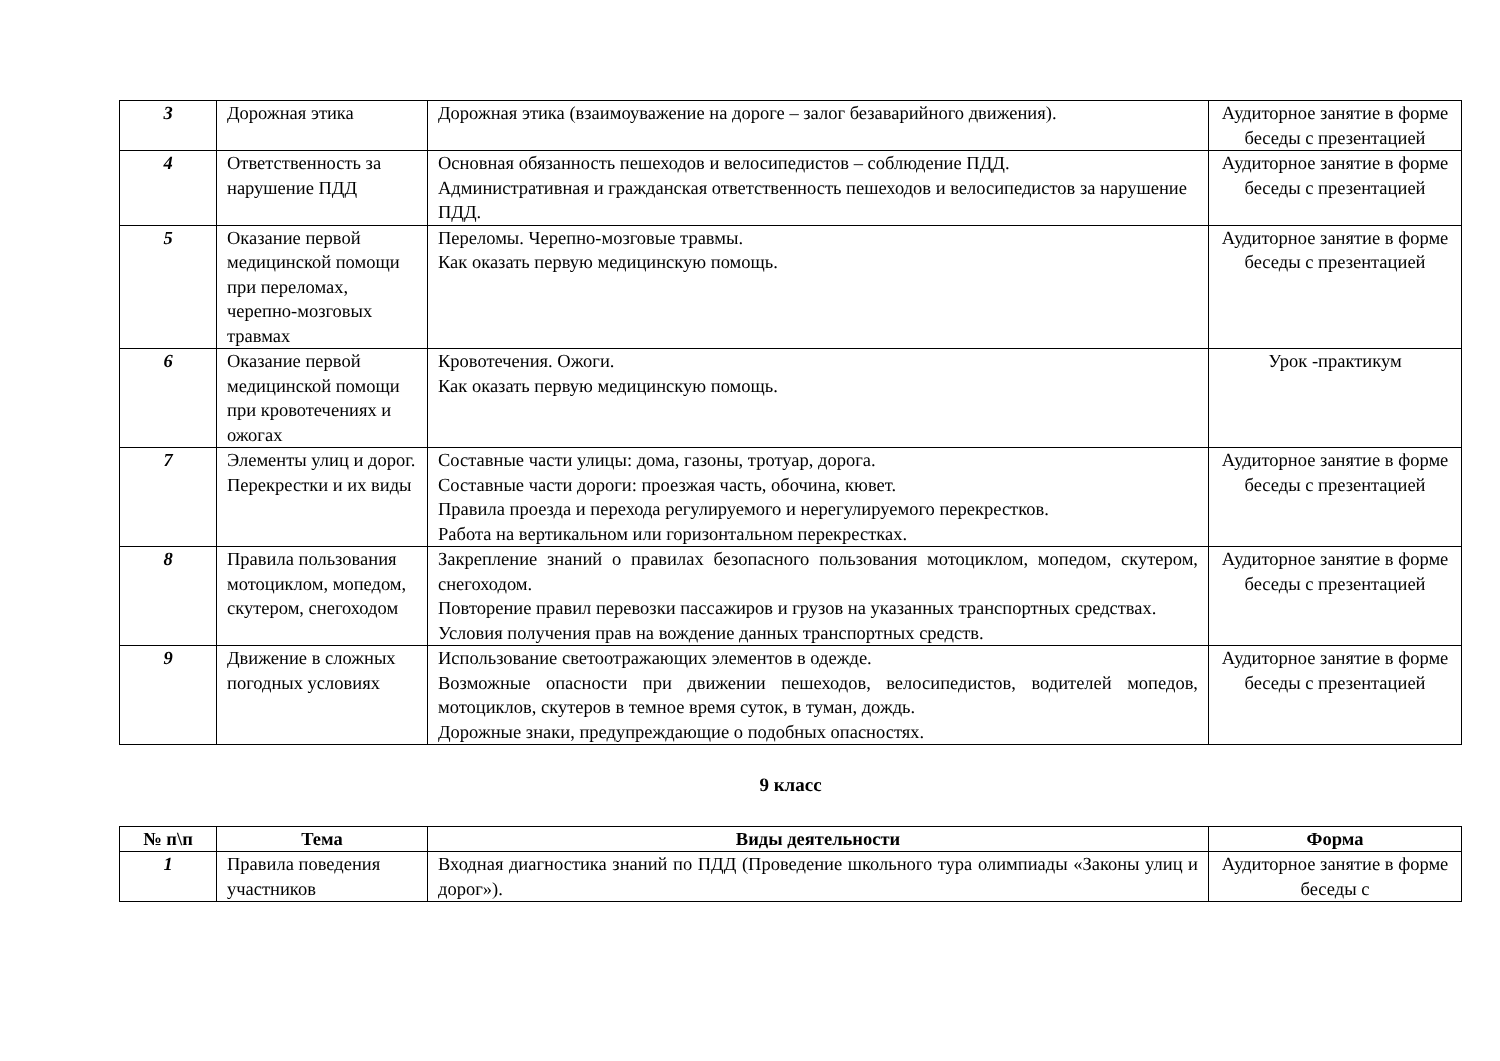| 3 | Дорожная этика | Дорожная этика (взаимоуважение на дороге – залог безаварийного движения). | Аудиторное занятие в форме беседы с презентацией |
| 4 | Ответственность за нарушение ПДД | Основная обязанность пешеходов и велосипедистов – соблюдение ПДД. Административная и гражданская ответственность пешеходов и велосипедистов за нарушение ПДД. | Аудиторное занятие в форме беседы с презентацией |
| 5 | Оказание первой медицинской помощи при переломах, черепно-мозговых травмах | Переломы. Черепно-мозговые травмы. Как оказать первую медицинскую помощь. | Аудиторное занятие в форме беседы с презентацией |
| 6 | Оказание первой медицинской помощи при кровотечениях и ожогах | Кровотечения. Ожоги. Как оказать первую медицинскую помощь. | Урок -практикум |
| 7 | Элементы улиц и дорог. Перекрестки и их виды | Составные части улицы: дома, газоны, тротуар, дорога. Составные части дороги: проезжая часть, обочина, кювет. Правила проезда и перехода регулируемого и нерегулируемого перекрестков. Работа на вертикальном или горизонтальном перекрестках. | Аудиторное занятие в форме беседы с презентацией |
| 8 | Правила пользования мотоциклом, мопедом, скутером, снегоходом | Закрепление знаний о правилах безопасного пользования мотоциклом, мопедом, скутером, снегоходом. Повторение правил перевозки пассажиров и грузов на указанных транспортных средствах. Условия получения прав на вождение данных транспортных средств. | Аудиторное занятие в форме беседы с презентацией |
| 9 | Движение в сложных погодных условиях | Использование светоотражающих элементов в одежде. Возможные опасности при движении пешеходов, велосипедистов, водителей мопедов, мотоциклов, скутеров в темное время суток, в туман, дождь. Дорожные знаки, предупреждающие о подобных опасностях. | Аудиторное занятие в форме беседы с презентацией |
9 класс
| № п\п | Тема | Виды деятельности | Форма |
| --- | --- | --- | --- |
| 1 | Правила поведения участников | Входная диагностика знаний по ПДД (Проведение школьного тура олимпиады «Законы улиц и дорог»). | Аудиторное занятие в форме беседы с |